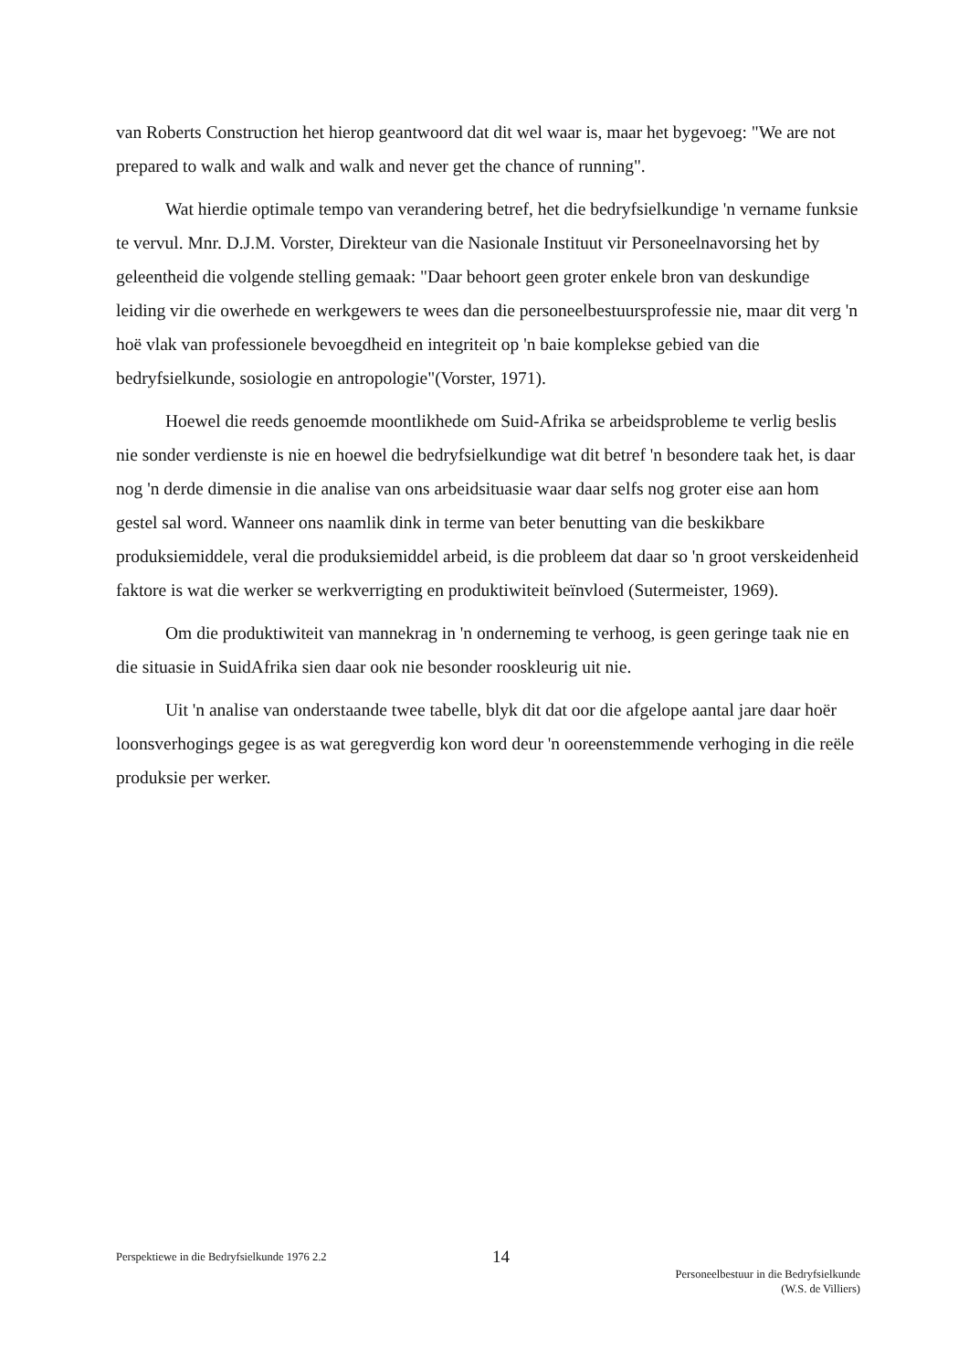van Roberts Construction het hierop geantwoord dat dit wel waar is, maar het bygevoeg: "We are not prepared to walk and walk and walk and never get the chance of running".
Wat hierdie optimale tempo van verandering betref, het die bedryfsielkundige 'n vername funksie te vervul. Mnr. D.J.M. Vorster, Direkteur van die Nasionale Instituut vir Personeelnavorsing het by geleentheid die volgende stelling gemaak: "Daar behoort geen groter enkele bron van deskundige leiding vir die owerhede en werkgewers te wees dan die personeelbestuursprofessie nie, maar dit verg 'n hoë vlak van professionele bevoegdheid en integriteit op 'n baie komplekse gebied van die bedryfsielkunde, sosiologie en antropologie"(Vorster, 1971).
Hoewel die reeds genoemde moontlikhede om Suid-Afrika se arbeidsprobleme te verlig beslis nie sonder verdienste is nie en hoewel die bedryfsielkundige wat dit betref 'n besondere taak het, is daar nog 'n derde dimensie in die analise van ons arbeidsituasie waar daar selfs nog groter eise aan hom gestel sal word. Wanneer ons naamlik dink in terme van beter benutting van die beskikbare produksiemiddele, veral die produksiemiddel arbeid, is die probleem dat daar so 'n groot verskeidenheid faktore is wat die werker se werkverrigting en produktiwiteit beïnvloed (Sutermeister, 1969).
Om die produktiwiteit van mannekrag in 'n onderneming te verhoog, is geen geringe taak nie en die situasie in SuidAfrika sien daar ook nie besonder rooskleurig uit nie.
Uit 'n analise van onderstaande twee tabelle, blyk dit dat oor die afgelope aantal jare daar hoër loonsverhogings gegee is as wat geregverdig kon word deur 'n ooreenstemmende verhoging in die reële produksie per werker.
Perspektiewe in die Bedryfsielkunde 1976 2.2
14
Personeelbestuur in die Bedryfsielkunde
(W.S. de Villiers)